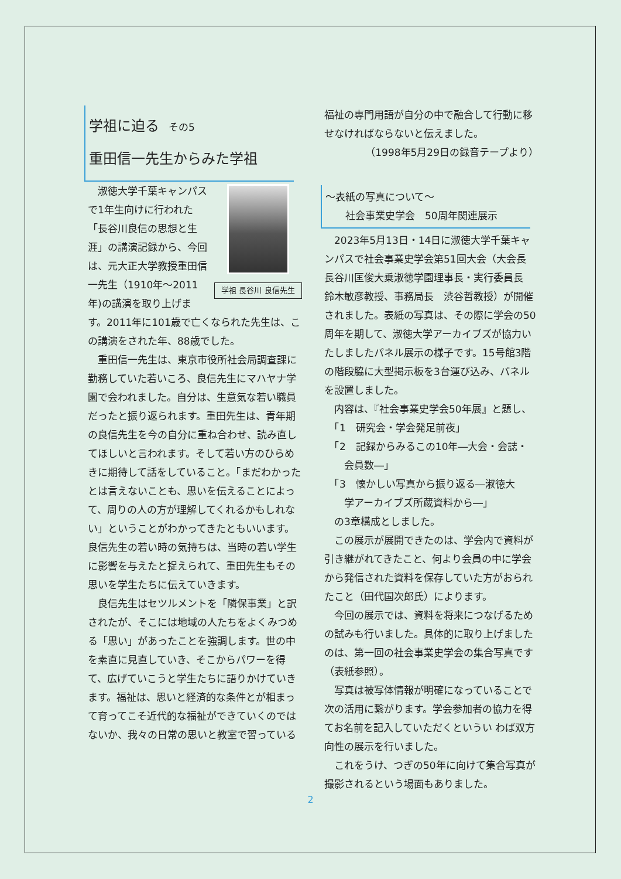学祖に迫る その5
重田信一先生からみた学祖
学祖 長谷川 良信先生
　淑徳大学千葉キャンパスで1年生向けに行われた「長谷川良信の思想と生涯」の講演記録から、今回は、元大正大学教授重田信一先生（1910年～2011年)の講演を取り上げます。2011年に101歳で亡くなられた先生は、この講演をされた年、88歳でした。
　重田信一先生は、東京市役所社会局調査課に勤務していた若いころ、良信先生にマハヤナ学園で会われました。自分は、生意気な若い職員だったと振り返られます。重田先生は、青年期の良信先生を今の自分に重ね合わせ、読み直してほしいと言われます。そして若い方のひらめきに期待して話をしていること。「まだわかったとは言えないことも、思いを伝えることによって、周りの人の方が理解してくれるかもしれない」ということがわかってきたともいいます。良信先生の若い時の気持ちは、当時の若い学生に影響を与えたと捉えられて、重田先生もその思いを学生たちに伝えていきます。
　良信先生はセツルメントを「隣保事業」と訳されたが、そこには地域の人たちをよくみつめる「思い」があったことを強調します。世の中を素直に見直していき、そこからパワーを得て、広げていこうと学生たちに語りかけていきます。福祉は、思いと経済的な条件とが相まって育ってこそ近代的な福祉ができていくのではないか、我々の日常の思いと教室で習っている
福祉の専門用語が自分の中で融合して行動に移せなければならないと伝えました。
（1998年5月29日の録音テープより）
～表紙の写真について～
　　社会事業史学会　50周年関連展示
　2023年5月13日・14日に淑徳大学千葉キャンパスで社会事業史学会第51回大会（大会長　長谷川匡俊大乗淑徳学園理事長・実行委員長　鈴木敏彦教授、事務局長　渋谷哲教授）が開催されました。表紙の写真は、その際に学会の50周年を期して、淑徳大学アーカイブズが協力いたしましたパネル展示の様子です。15号館3階の階段脇に大型掲示板を3台運び込み、パネルを設置しました。
　内容は、『社会事業史学会50年展』と題し、
　「1　研究会・学会発足前夜」
　「2　記録からみるこの10年―大会・会誌・
　　会員数―」
　「3　懐かしい写真から振り返る―淑徳大
　　学アーカイブズ所蔵資料から―」
　の3章構成としました。
　この展示が展開できたのは、学会内で資料が引き継がれてきたこと、何より会員の中に学会から発信された資料を保存していた方がおられたこと（田代国次郎氏）によります。
　今回の展示では、資料を将来につなげるための試みも行いました。具体的に取り上げましたのは、第一回の社会事業史学会の集合写真です（表紙参照）。
　写真は被写体情報が明確になっていることで次の活用に繋がります。学会参加者の協力を得てお名前を記入していただくというい わば双方向性の展示を行いました。
　これをうけ、つぎの50年に向けて集合写真が撮影されるという場面もありました。
2